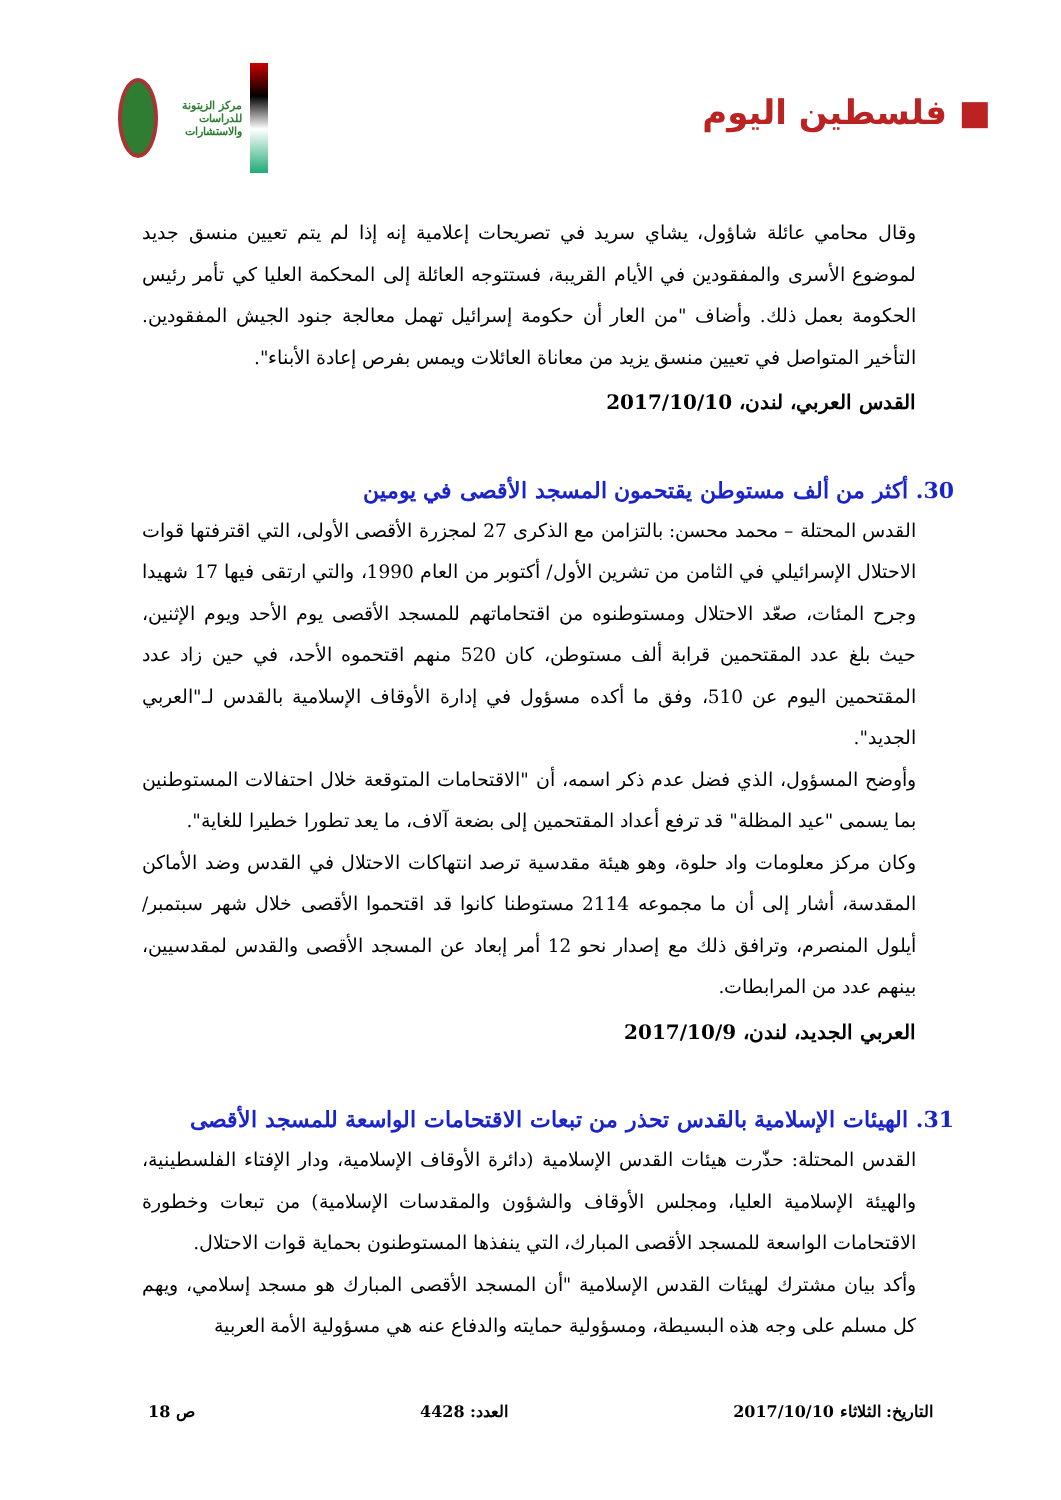■ فلسطين اليوم
مركز الزيتونة للدراسات والاستشارات
وقال محامي عائلة شاؤول، يشاي سريد في تصريحات إعلامية إنه إذا لم يتم تعيين منسق جديد لموضوع الأسرى والمفقودين في الأيام القريبة، فستتوجه العائلة إلى المحكمة العليا كي تأمر رئيس الحكومة بعمل ذلك. وأضاف "من العار أن حكومة إسرائيل تهمل معالجة جنود الجيش المفقودين. التأخير المتواصل في تعيين منسق يزيد من معاناة العائلات ويمس بفرص إعادة الأبناء".
القدس العربي، لندن، 2017/10/10
30. أكثر من ألف مستوطن يقتحمون المسجد الأقصى في يومين
القدس المحتلة – محمد محسن: بالتزامن مع الذكرى 27 لمجزرة الأقصى الأولى، التي اقترفتها قوات الاحتلال الإسرائيلي في الثامن من تشرين الأول/ أكتوبر من العام 1990، والتي ارتقى فيها 17 شهيدا وجرح المئات، صعّد الاحتلال ومستوطنوه من اقتحاماتهم للمسجد الأقصى يوم الأحد ويوم الإثنين، حيث بلغ عدد المقتحمين قرابة ألف مستوطن، كان 520 منهم اقتحموه الأحد، في حين زاد عدد المقتحمين اليوم عن 510، وفق ما أكده مسؤول في إدارة الأوقاف الإسلامية بالقدس لـ"العربي الجديد".
وأوضح المسؤول، الذي فضل عدم ذكر اسمه، أن "الاقتحامات المتوقعة خلال احتفالات المستوطنين بما يسمى "عيد المظلة" قد ترفع أعداد المقتحمين إلى بضعة آلاف، ما يعد تطورا خطيرا للغاية".
وكان مركز معلومات واد حلوة، وهو هيئة مقدسية ترصد انتهاكات الاحتلال في القدس وضد الأماكن المقدسة، أشار إلى أن ما مجموعه 2114 مستوطنا كانوا قد اقتحموا الأقصى خلال شهر سبتمبر/ أيلول المنصرم، وترافق ذلك مع إصدار نحو 12 أمر إبعاد عن المسجد الأقصى والقدس لمقدسيين، بينهم عدد من المرابطات.
العربي الجديد، لندن، 2017/10/9
31. الهيئات الإسلامية بالقدس تحذر من تبعات الاقتحامات الواسعة للمسجد الأقصى
القدس المحتلة: حذّرت هيئات القدس الإسلامية (دائرة الأوقاف الإسلامية، ودار الإفتاء الفلسطينية، والهيئة الإسلامية العليا، ومجلس الأوقاف والشؤون والمقدسات الإسلامية) من تبعات وخطورة الاقتحامات الواسعة للمسجد الأقصى المبارك، التي ينفذها المستوطنون بحماية قوات الاحتلال.
وأكد بيان مشترك لهيئات القدس الإسلامية "أن المسجد الأقصى المبارك هو مسجد إسلامي، ويهم كل مسلم على وجه هذه البسيطة، ومسؤولية حمايته والدفاع عنه هي مسؤولية الأمة العربية
التاريخ: الثلاثاء 2017/10/10 العدد: 4428 ص 18